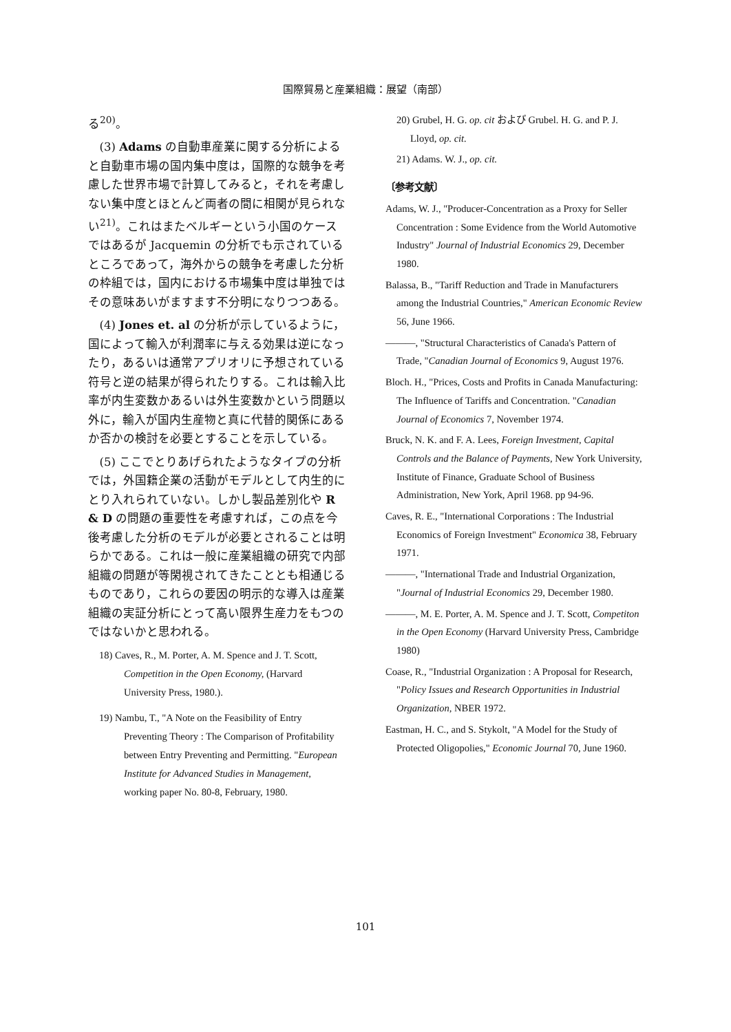国際貿易と産業組織：展望（南部）
る<sup>20)</sup>。
(3) Adams の自動車産業に関する分析によると自動車市場の国内集中度は，国際的な競争を考慮した世界市場で計算してみると，それを考慮しない集中度とほとんど両者の間に相関が見られない<sup>21)</sup>。これはまたベルギーという小国のケースではあるが Jacquemin の分析でも示されているところであって，海外からの競争を考慮した分析の枠組では，国内における市場集中度は単独ではその意味あいがますます不分明になりつつある。
(4) Jones et. al の分析が示しているように，国によって輸入が利潤率に与える効果は逆になったり，あるいは通常アプリオリに予想されている符号と逆の結果が得られたりする。これは輸入比率が内生変数かあるいは外生変数かという問題以外に，輸入が国内生産物と真に代替的関係にあるか否かの検討を必要とすることを示している。
(5) ここでとりあげられたようなタイプの分析では，外国籍企業の活動がモデルとして内生的にとり入れられていない。しかし製品差別化や R & D の問題の重要性を考慮すれば，この点を今後考慮した分析のモデルが必要とされることは明らかである。これは一般に産業組織の研究で内部組織の問題が等閑視されてきたこととも相通じるものであり，これらの要因の明示的な導入は産業組織の実証分析にとって高い限界生産力をもつのではないかと思われる。
18) Caves, R., M. Porter, A. M. Spence and J. T. Scott, Competition in the Open Economy, (Harvard University Press, 1980.).
19) Nambu, T., "A Note on the Feasibility of Entry Preventing Theory : The Comparison of Profitability between Entry Preventing and Permitting. "European Institute for Advanced Studies in Management, working paper No. 80-8, February, 1980.
20) Grubel, H. G. op. cit および Grubel. H. G. and P. J. Lloyd, op. cit.
21) Adams. W. J., op. cit.
〔参考文献〕
Adams, W. J., "Producer-Concentration as a Proxy for Seller Concentration : Some Evidence from the World Automotive Industry" Journal of Industrial Economics 29, December 1980.
Balassa, B., "Tariff Reduction and Trade in Manufacturers among the Industrial Countries," American Economic Review 56, June 1966.
———, "Structural Characteristics of Canada's Pattern of Trade, "Canadian Journal of Economics 9, August 1976.
Bloch. H., "Prices, Costs and Profits in Canada Manufacturing: The Influence of Tariffs and Concentration. "Canadian Journal of Economics 7, November 1974.
Bruck, N. K. and F. A. Lees, Foreign Investment, Capital Controls and the Balance of Payments, New York University, Institute of Finance, Graduate School of Business Administration, New York, April 1968. pp 94-96.
Caves, R. E., "International Corporations : The Industrial Economics of Foreign Investment" Economica 38, February 1971.
———, "International Trade and Industrial Organization, "Journal of Industrial Economics 29, December 1980.
———, M. E. Porter, A. M. Spence and J. T. Scott, Competiton in the Open Economy (Harvard University Press, Cambridge 1980)
Coase, R., "Industrial Organization : A Proposal for Research, "Policy Issues and Research Opportunities in Industrial Organization, NBER 1972.
Eastman, H. C., and S. Stykolt, "A Model for the Study of Protected Oligopolies," Economic Journal 70, June 1960.
101